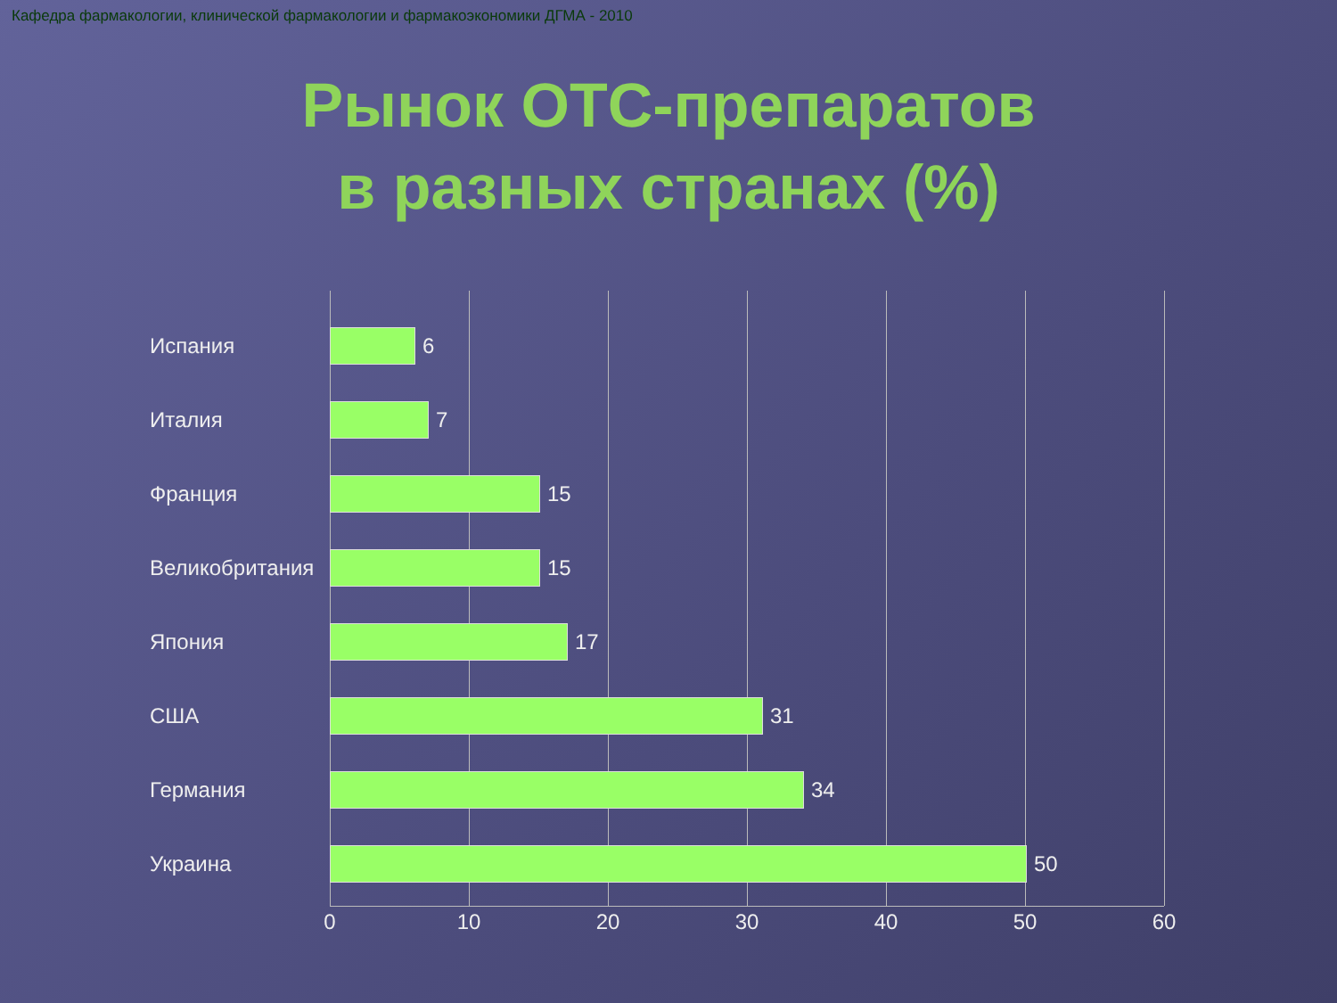Кафедра фармакологии, клинической фармакологии и фармакоэкономики ДГМА - 2010
Рынок ОТС-препаратов
в разных странах (%)
Испания 6
Италия 7
Франция 15
Великобритания 15
Япония 17
США 31
Германия 34
Украина 50
0 10 20 30 40 50 60